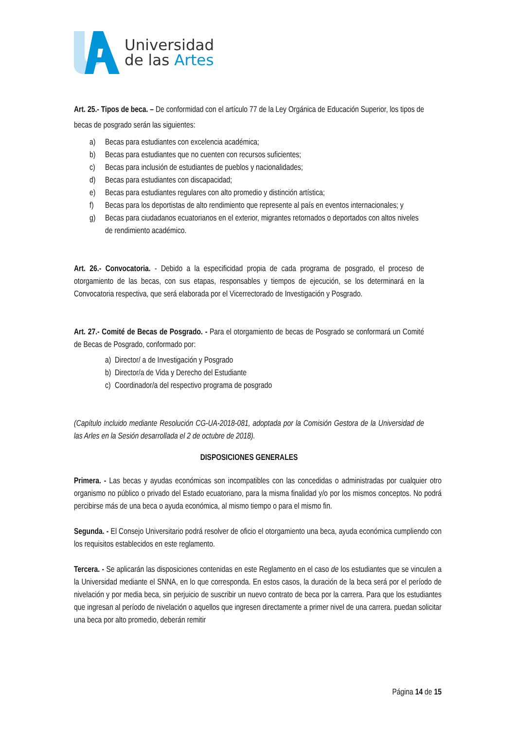Universidad
de las Artes
Art. 25.- Tipos de beca. – De conformidad con el artículo 77 de la Ley Orgánica de Educación Superior, los tipos de becas de posgrado serán las siguientes:
a) Becas para estudiantes con excelencia académica;
b) Becas para estudiantes que no cuenten con recursos suficientes;
c) Becas para inclusión de estudiantes de pueblos y nacionalidades;
d) Becas para estudiantes con discapacidad;
e) Becas para estudiantes regulares con alto promedio y distinción artística;
f) Becas para los deportistas de alto rendimiento que represente al país en eventos internacionales; y
g) Becas para ciudadanos ecuatorianos en el exterior, migrantes retornados o deportados con altos niveles de rendimiento académico.
Art. 26.- Convocatoria. - Debido a la especificidad propia de cada programa de posgrado, el proceso de otorgamiento de las becas, con sus etapas, responsables y tiempos de ejecución, se los determinará en la Convocatoria respectiva, que será elaborada por el Vicerrectorado de Investigación y Posgrado.
Art. 27.- Comité de Becas de Posgrado. - Para el otorgamiento de becas de Posgrado se conformará un Comité de Becas de Posgrado, conformado por:
a) Director/ a de Investigación y Posgrado
b) Director/a de Vida y Derecho del Estudiante
c) Coordinador/a del respectivo programa de posgrado
(Capítulo incluido mediante Resolución CG-UA-2018-081, adoptada por la Comisión Gestora de la Universidad de las Arles en la Sesión desarrollada el 2 de octubre de 2018).
DISPOSICIONES GENERALES
Primera. - Las becas y ayudas económicas son incompatibles con las concedidas o administradas por cualquier otro organismo no público o privado del Estado ecuatoriano, para la misma finalidad y/o por los mismos conceptos. No podrá percibirse más de una beca o ayuda económica, al mismo tiempo o para el mismo fin.
Segunda. - El Consejo Universitario podrá resolver de oficio el otorgamiento una beca, ayuda económica cumpliendo con los requisitos establecidos en este reglamento.
Tercera. - Se aplicarán las disposiciones contenidas en este Reglamento en el caso de los estudiantes que se vinculen a la Universidad mediante el SNNA, en lo que corresponda. En estos casos, la duración de la beca será por el período de nivelación y por media beca, sin perjuicio de suscribir un nuevo contrato de beca por la carrera. Para que los estudiantes que ingresan al período de nivelación o aquellos que ingresen directamente a primer nivel de una carrera. puedan solicitar una beca por alto promedio, deberán remitir
Página 14 de 15